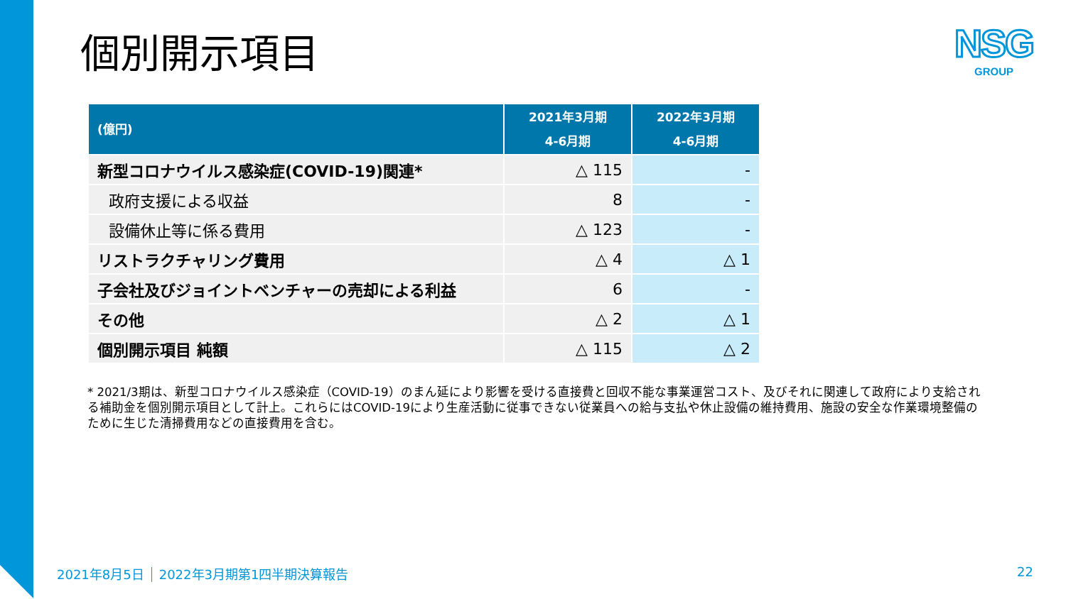個別開示項目
NSG
GROUP
| (億円) | 2021年3月期 4-6月期 | 2022年3月期 4-6月期 |
| --- | --- | --- |
| 新型コロナウイルス感染症(COVID-19)関連* | △ 115 | - |
| 政府支援による収益 | 8 | - |
| 設備休止等に係る費用 | △ 123 | - |
| リストラクチャリング費用 | △ 4 | △ 1 |
| 子会社及びジョイントベンチャーの売却による利益 | 6 | - |
| その他 | △ 2 | △ 1 |
| 個別開示項目 純額 | △ 115 | △ 2 |
* 2021/3期は、新型コロナウイルス感染症（COVID-19）のまん延により影響を受ける直接費と回収不能な事業運営コスト、及びそれに関連して政府により支給される補助金を個別開示項目として計上。これらにはCOVID-19により生産活動に従事できない従業員への給与支払や休止設備の維持費用、施設の安全な作業環境整備のために生じた清掃費用などの直接費用を含む。
2021年8月5日 2022年3月期第1四半期決算報告
22